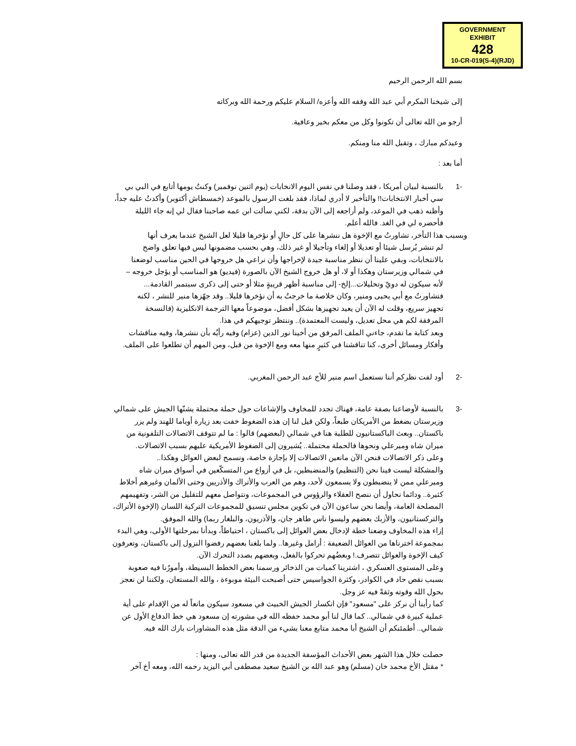GOVERNMENT
EXHIBIT
428
10-CR-019(S-4)(RJD)
بسم الله الرحمن الرحيم
إلى شيخنا المكرم أبي عبد الله وفقه الله وأعزه/ السلام عليكم ورحمة الله وبركاته
أرجو من الله تعالى أن تكونوا وكل من معكم بخير وعافية.
وعيدكم مبارك ، وتقبل الله منا ومنكم.
أما بعد :
-1 بالنسبة لبيان أمريكا ، فقد وصلنا في نفس اليوم الانخابات (يوم اثنين نوفمبر) وكنتُ يومها أتابع في البي بي سي أخبار الانتخابات!! والتأخير لا أدري لماذا، فقد بلغت الرسول بالموعد (خمسطاش أكتوبر) وأكدتُ عليه جداً، وأظنه ذهب في الموعد، ولم أراجعه إلى الآن بدقة، لكني سألت ابن عمه صاحبنا فقال لي إنه جاء الليلة فأحضره لي في الغد. فالله أعلم.
وبسبب هذا التأخر، تشاورتُ مع الإخوة هل ننشرها على كل حالٍ أو نؤخرها قليلا لعل الشيخ عندما يعرف أنها
لم تنشر يُرسل شيئا أو تعديلا أو إلغاء وتأجيلا أو غير ذلك، وهي بحسب مضمونها ليس فيها تعلق واضح بالانتخابات، وبقي علينا أن ننظر مناسبة جيدة لإخراجها وأن نراعي هل خروجها في الحين مناسب لوضعنا في شمالي وزيرستان وهكذا أو لا، أو هل خروج الشيخ الآن بالصورة (فيديو) هو المناسب أو يؤجل خروجه –لأنه سيكون له دويّ وتحليلات...إلخ- إلى مناسبة أظهر قريبةٍ مثلا أو حتى إلى ذكرى سبتمبر القادمة...
فتشاورتُ مع أبي يحيى ومنير، وكان خلاصة ما خرجتُ به أن نؤخرها قليلا.. وقد جهّزها منير للنشر ، لكنه تجهيز سريع، وقلت له الآن أن يعيد تجهيزها بشكل أفضل، موضوعاً معها الترجمة الانكليزية (فالنسخة المرفقة لكم هي محل تعديل، وليست المعتمدة).. وننتظر توجيهكم في هذا.
وبعد كتابة ما تقدم، جاءني الملف المرفق من أخينا نور الدين (عزام) وفيه رأيُه بأن ننشرها، وفيه مناقشات وأفكار ومسائل أخرى، كنا تناقشنا في كثيرٍ منها معه ومع الإخوة من قبل، ومن المهم أن تطلعوا على الملف.
-2 أود لفت نظركم أننا نستعمل اسم منير للأخ عبد الرحمن المغربي.
-3 بالنسبة لأوضاعنا بصفة عامة، فهناك تجدد للمخاوف والإشاعات حول حملة محتملة يشنّها الجيش على شمالي وزيرستان بضغط من الأمريكان طبعاً، ولكن قيل لنا إن هذه الضغوط خفت بعد زيارة أوباما للهند ولم يزر باكستان.. وبعث الباكستانيون للطلبة هنا في شمالي (لبعضهم) قالوا : ما لم تتوقف الاتصالات التلفونية من ميران شاه وميرعلي ونحوها فالحملة محتملة.. يُشيرون إلى الضغوط الأمريكية عليهم بسبب الاتصالات.
وعلى ذكر الاتصالات فنحن الآن مانعين الاتصالات إلا بإجازة خاصة، ونسمح لبعض العوائل وهكذا..
والمشكلة ليست فينا نحن (التنظيم) والمنضبطين، بل في أزواع من المتسكّعين في أسواق ميران شاه وميرعلي ممن لا ينضبطون ولا يسمعون لأحد، وهم من العرب والأتراك والأذريين وحتى الألمان وغيرهم أخلاط كثيرة.. ودائما نحاول أن ننصح العقلاء والرؤوس في المجموعات، ونتواصل معهم للتقليل من الشر، وتفهيمهم المصلحة العامة، وأيضا نحن ساعون الآن في تكوين مجلس تنسيق للمجموعات التركية اللسان (الإخوة الأتراك، والتركستانيون، والأزبك بعضهم وليسوا ناس طاهر جان، والأذريون، والبلغار ربما) والله الموفق.
إزاء هذه المخاوف وضعنا خطة لإدخال بعض العوائل إلى باكستان ، احتياطاً، وبدأنا بمرحلتها الأولى، وهي البدء بمجموعة اخترناها من العوائل الضعيفة : أرامل وغيرها.. ولما بلغنا بعضهم رفضوا النزول إلى باكستان، وتعرفون كيف الإخوة والعوائل تتصرف.! وبعضُهم تحركوا بالفعل، وبعضهم بصدد التحرك الآن.
وعلى المستوى العسكري ، اشترينا كميات من الذخائر ورسمنا بعض الخطط البسيطة، وأمورُنا فيه صعوبة بسبب نقص حاد في الكوادر، وكثرة الجواسيس حتى أصبحت البيئة موبوءة ، والله المستعان، ولكننا لن نعجز بحول الله وقوته وثقةً فيه عز وجل.
كما رأينا أن نركز على "مسعود" فإن انكسار الجيش الخبيث في مسعود سيكون مانعاً له من الإقدام على أية عملية كبيرة في شمالي.. كما قال لنا أبو محمد حفظه الله في مشورته إن مسعود هي خط الدفاع الأول عن شمالي.. أطمئنكم أن الشيخ أبا محمد متابع معنا بشيء من الدقة مثل هذه المشاورات بارك الله فيه.
حصلت خلال هذا الشهر بعض الأحداث المؤسفة الجديدة من قدر الله تعالى، ومنها :
* مقتل الأخ محمد خان (مسلم) وهو عبد الله بن الشيخ سعيد مصطفى أبي اليزيد رحمه الله، ومعه أخ آخر